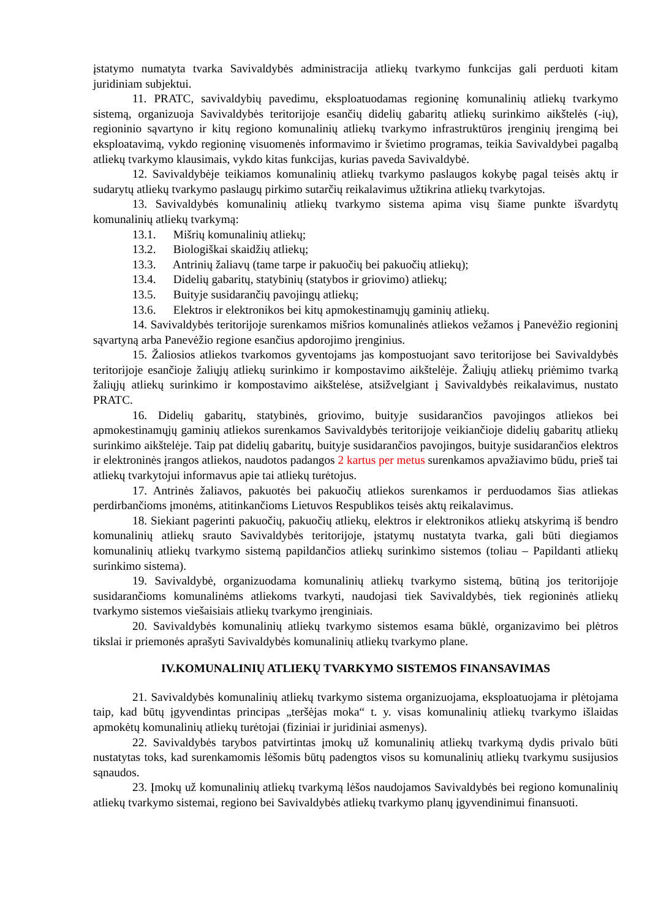įstatymo numatyta tvarka Savivaldybės administracija atliekų tvarkymo funkcijas gali perduoti kitam juridiniam subjektui.
11. PRATC, savivaldybių pavedimu, eksploatuodamas regioninę komunalinių atliekų tvarkymo sistemą, organizuoja Savivaldybės teritorijoje esančių didelių gabaritų atliekų surinkimo aikštelės (-ių), regioninio sąvartyno ir kitų regiono komunalinių atliekų tvarkymo infrastruktūros įrenginių įrengimą bei eksploatavimą, vykdo regioninę visuomenės informavimo ir švietimo programas, teikia Savivaldybei pagalbą atliekų tvarkymo klausimais, vykdo kitas funkcijas, kurias paveda Savivaldybė.
12. Savivaldybėje teikiamos komunalinių atliekų tvarkymo paslaugos kokybę pagal teisės aktų ir sudarytų atliekų tvarkymo paslaugų pirkimo sutarčių reikalavimus užtikrina atliekų tvarkytojas.
13. Savivaldybės komunalinių atliekų tvarkymo sistema apima visų šiame punkte išvardytų komunalinių atliekų tvarkymą:
13.1. Mišrių komunalinių atliekų;
13.2. Biologiškai skaidžių atliekų;
13.3. Antrinių žaliavų (tame tarpe ir pakuočių bei pakuočių atliekų);
13.4. Didelių gabaritų, statybinių (statybos ir griovimo) atliekų;
13.5. Buityje susidarančių pavojingų atliekų;
13.6. Elektros ir elektronikos bei kitų apmokestinamųjų gaminių atliekų.
14. Savivaldybės teritorijoje surenkamos mišrios komunalinės atliekos vežamos į Panevėžio regioninį sąvartyną arba Panevėžio regione esančius apdorojimo įrenginius.
15. Žaliosios atliekos tvarkomos gyventojams jas kompostuojant savo teritorijose bei Savivaldybės teritorijoje esančioje žaliųjų atliekų surinkimo ir kompostavimo aikštelėje. Žaliųjų atliekų priėmimo tvarką žaliųjų atliekų surinkimo ir kompostavimo aikštelėse, atsižvelgiant į Savivaldybės reikalavimus, nustato PRATC.
16. Didelių gabaritų, statybinės, griovimo, buityje susidarančios pavojingos atliekos bei apmokestinamųjų gaminių atliekos surenkamos Savivaldybės teritorijoje veikiančioje didelių gabaritų atliekų surinkimo aikštelėje. Taip pat didelių gabaritų, buityje susidarančios pavojingos, buityje susidarančios elektros ir elektroninės įrangos atliekos, naudotos padangos 2 kartus per metus surenkamos apvažiavimo būdu, prieš tai atliekų tvarkytojui informavus apie tai atliekų turėtojus.
17. Antrinės žaliavos, pakuotės bei pakuočių atliekos surenkamos ir perduodamos šias atliekas perdirbančioms įmonėms, atitinkančioms Lietuvos Respublikos teisės aktų reikalavimus.
18. Siekiant pagerinti pakuočių, pakuočių atliekų, elektros ir elektronikos atliekų atskyrimą iš bendro komunalinių atliekų srauto Savivaldybės teritorijoje, įstatymų nustatyta tvarka, gali būti diegiamos komunalinių atliekų tvarkymo sistemą papildančios atliekų surinkimo sistemos (toliau – Papildanti atliekų surinkimo sistema).
19. Savivaldybė, organizuodama komunalinių atliekų tvarkymo sistemą, būtiną jos teritorijoje susidarančioms komunalinėms atliekoms tvarkyti, naudojasi tiek Savivaldybės, tiek regioninės atliekų tvarkymo sistemos viešaisiais atliekų tvarkymo įrenginiais.
20. Savivaldybės komunalinių atliekų tvarkymo sistemos esama būklė, organizavimo bei plėtros tikslai ir priemonės aprašyti Savivaldybės komunalinių atliekų tvarkymo plane.
IV.KOMUNALINIŲ ATLIEKŲ TVARKYMO SISTEMOS FINANSAVIMAS
21. Savivaldybės komunalinių atliekų tvarkymo sistema organizuojama, eksploatuojama ir plėtojama taip, kad būtų įgyvendintas principas „teršėjas moka“ t. y. visas komunalinių atliekų tvarkymo išlaidas apmokėtų komunalinių atliekų turėtojai (fiziniai ir juridiniai asmenys).
22. Savivaldybės tarybos patvirtintas įmokų už komunalinių atliekų tvarkymą dydis privalo būti nustatytas toks, kad surenkamomis lėšomis būtų padengtos visos su komunalinių atliekų tvarkymu susijusios sąnaudos.
23. Įmokų už komunalinių atliekų tvarkymą lėšos naudojamos Savivaldybės bei regiono komunalinių atliekų tvarkymo sistemai, regiono bei Savivaldybės atliekų tvarkymo planų įgyvendinimui finansuoti.